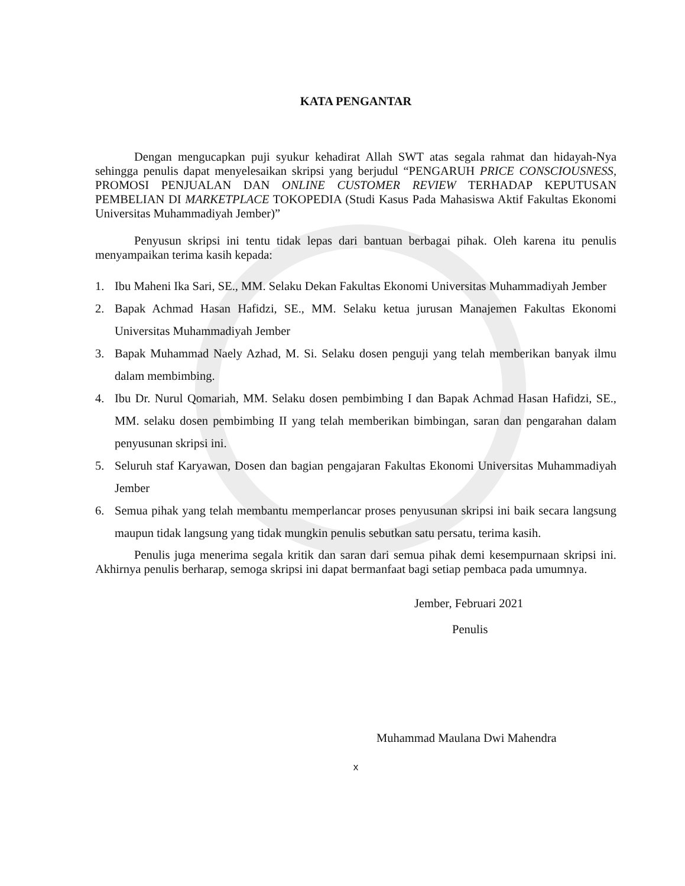KATA PENGANTAR
Dengan mengucapkan puji syukur kehadirat Allah SWT atas segala rahmat dan hidayah-Nya sehingga penulis dapat menyelesaikan skripsi yang berjudul “PENGARUH PRICE CONSCIOUSNESS, PROMOSI PENJUALAN DAN ONLINE CUSTOMER REVIEW TERHADAP KEPUTUSAN PEMBELIAN DI MARKETPLACE TOKOPEDIA (Studi Kasus Pada Mahasiswa Aktif Fakultas Ekonomi Universitas Muhammadiyah Jember)”
Penyusun skripsi ini tentu tidak lepas dari bantuan berbagai pihak. Oleh karena itu penulis menyampaikan terima kasih kepada:
1. Ibu Maheni Ika Sari, SE., MM. Selaku Dekan Fakultas Ekonomi Universitas Muhammadiyah Jember
2. Bapak Achmad Hasan Hafidzi, SE., MM. Selaku ketua jurusan Manajemen Fakultas Ekonomi Universitas Muhammadiyah Jember
3. Bapak Muhammad Naely Azhad, M. Si. Selaku dosen penguji yang telah memberikan banyak ilmu dalam membimbing.
4. Ibu Dr. Nurul Qomariah, MM. Selaku dosen pembimbing I dan Bapak Achmad Hasan Hafidzi, SE., MM. selaku dosen pembimbing II yang telah memberikan bimbingan, saran dan pengarahan dalam penyusunan skripsi ini.
5. Seluruh staf Karyawan, Dosen dan bagian pengajaran Fakultas Ekonomi Universitas Muhammadiyah Jember
6. Semua pihak yang telah membantu memperlancar proses penyusunan skripsi ini baik secara langsung maupun tidak langsung yang tidak mungkin penulis sebutkan satu persatu, terima kasih.
Penulis juga menerima segala kritik dan saran dari semua pihak demi kesempurnaan skripsi ini. Akhirnya penulis berharap, semoga skripsi ini dapat bermanfaat bagi setiap pembaca pada umumnya.
Jember, Februari 2021
Penulis
Muhammad Maulana Dwi Mahendra
x